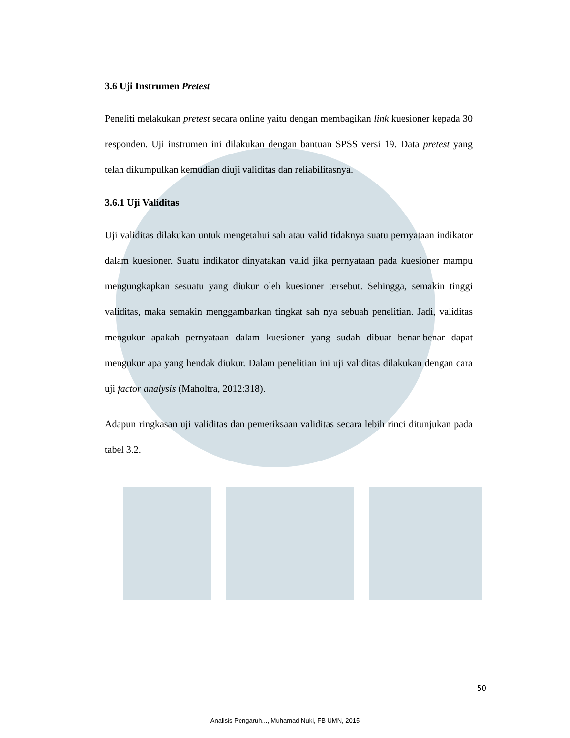3.6 Uji Instrumen Pretest
Peneliti melakukan pretest secara online yaitu dengan membagikan link kuesioner kepada 30 responden. Uji instrumen ini dilakukan dengan bantuan SPSS versi 19. Data pretest yang telah dikumpulkan kemudian diuji validitas dan reliabilitasnya.
3.6.1 Uji Validitas
Uji validitas dilakukan untuk mengetahui sah atau valid tidaknya suatu pernyataan indikator dalam kuesioner. Suatu indikator dinyatakan valid jika pernyataan pada kuesioner mampu mengungkapkan sesuatu yang diukur oleh kuesioner tersebut. Sehingga, semakin tinggi validitas, maka semakin menggambarkan tingkat sah nya sebuah penelitian. Jadi, validitas mengukur apakah pernyataan dalam kuesioner yang sudah dibuat benar-benar dapat mengukur apa yang hendak diukur. Dalam penelitian ini uji validitas dilakukan dengan cara uji factor analysis (Maholtra, 2012:318).
Adapun ringkasan uji validitas dan pemeriksaan validitas secara lebih rinci ditunjukan pada tabel 3.2.
50
Analisis Pengaruh..., Muhamad Nuki, FB UMN, 2015